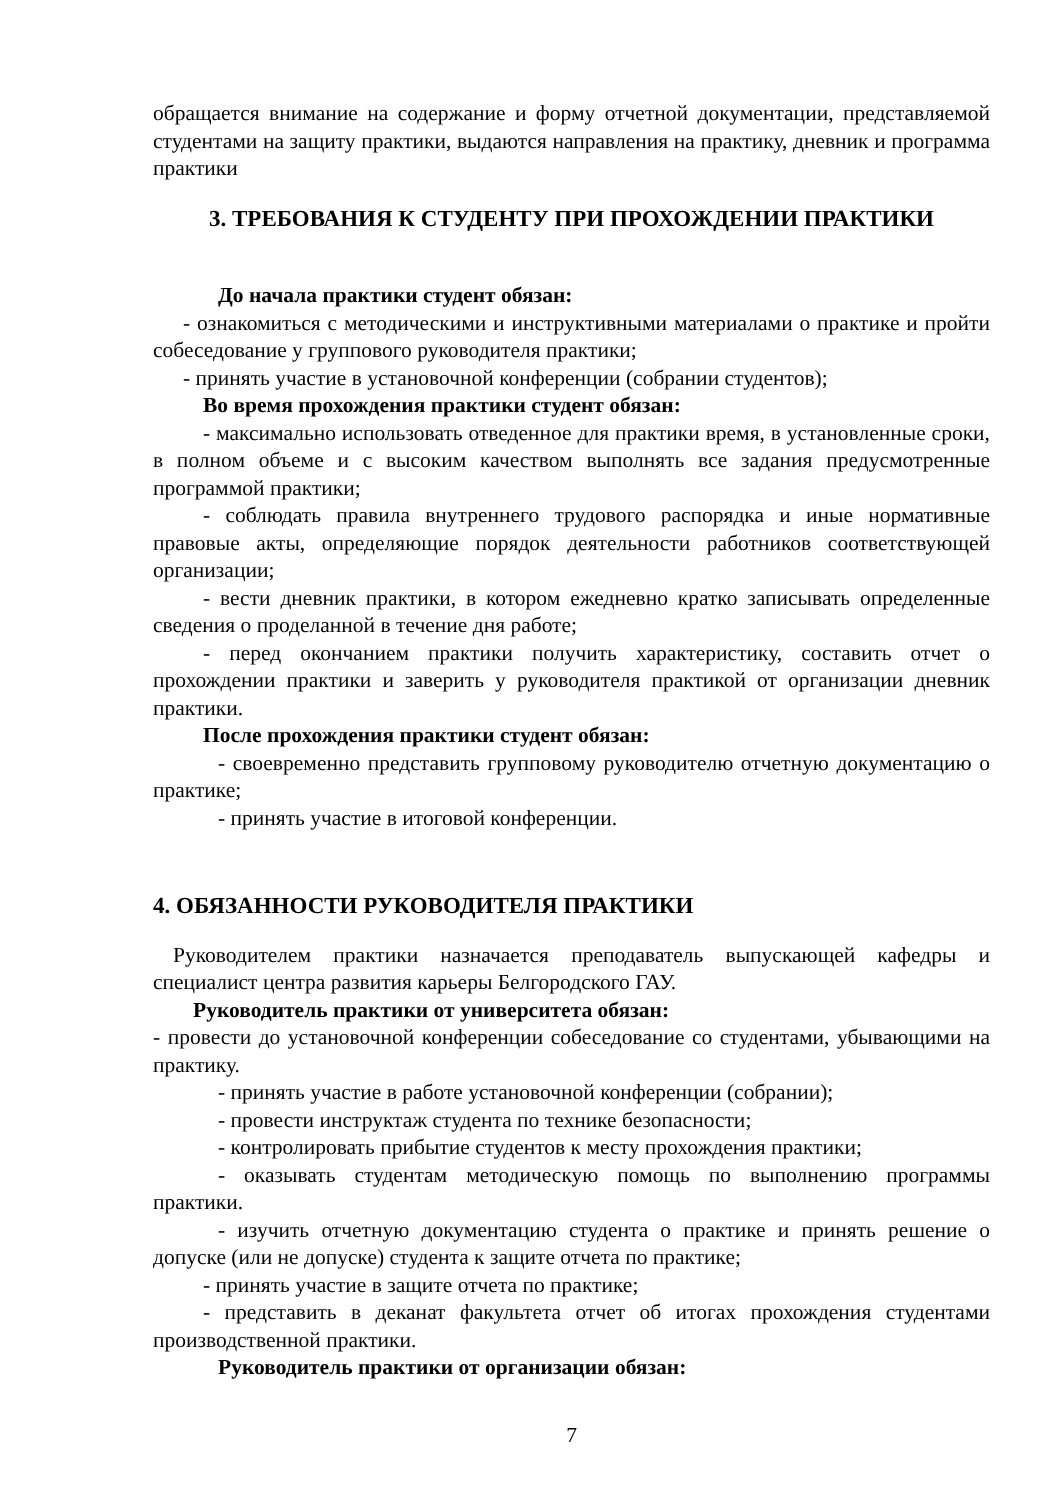обращается внимание на содержание и форму отчетной документации, представляемой студентами на защиту практики, выдаются направления на практику, дневник и программа практики
3. ТРЕБОВАНИЯ К СТУДЕНТУ ПРИ ПРОХОЖДЕНИИ ПРАКТИКИ
До начала практики студент обязан:
- ознакомиться с методическими и инструктивными материалами о практике и пройти собеседование у группового руководителя практики;
- принять участие в установочной конференции (собрании студентов);
Во время прохождения практики студент обязан:
- максимально использовать отведенное для практики время, в установленные сроки, в полном объеме и с высоким качеством выполнять все задания предусмотренные программой практики;
- соблюдать правила внутреннего трудового распорядка и иные нормативные правовые акты, определяющие порядок деятельности работников соответствующей организации;
- вести дневник практики, в котором ежедневно кратко записывать определенные сведения о проделанной в течение дня работе;
- перед окончанием практики получить характеристику, составить отчет о прохождении практики и заверить у руководителя практикой от организации дневник практики.
После прохождения практики студент обязан:
- своевременно представить групповому руководителю отчетную документацию о практике;
- принять участие в итоговой конференции.
4. ОБЯЗАННОСТИ РУКОВОДИТЕЛЯ ПРАКТИКИ
Руководителем практики назначается преподаватель выпускающей кафедры и специалист центра развития карьеры Белгородского ГАУ.
Руководитель практики от университета обязан:
- провести до установочной конференции собеседование со студентами, убывающими на практику.
- принять участие в работе установочной конференции (собрании);
- провести инструктаж студента по технике безопасности;
- контролировать прибытие студентов к месту прохождения практики;
- оказывать студентам методическую помощь по выполнению программы практики.
- изучить отчетную документацию студента о практике и принять решение о допуске (или не допуске) студента к защите отчета по практике;
- принять участие в защите отчета по практике;
- представить в деканат факультета отчет об итогах прохождения студентами производственной практики.
Руководитель практики от организации обязан:
7